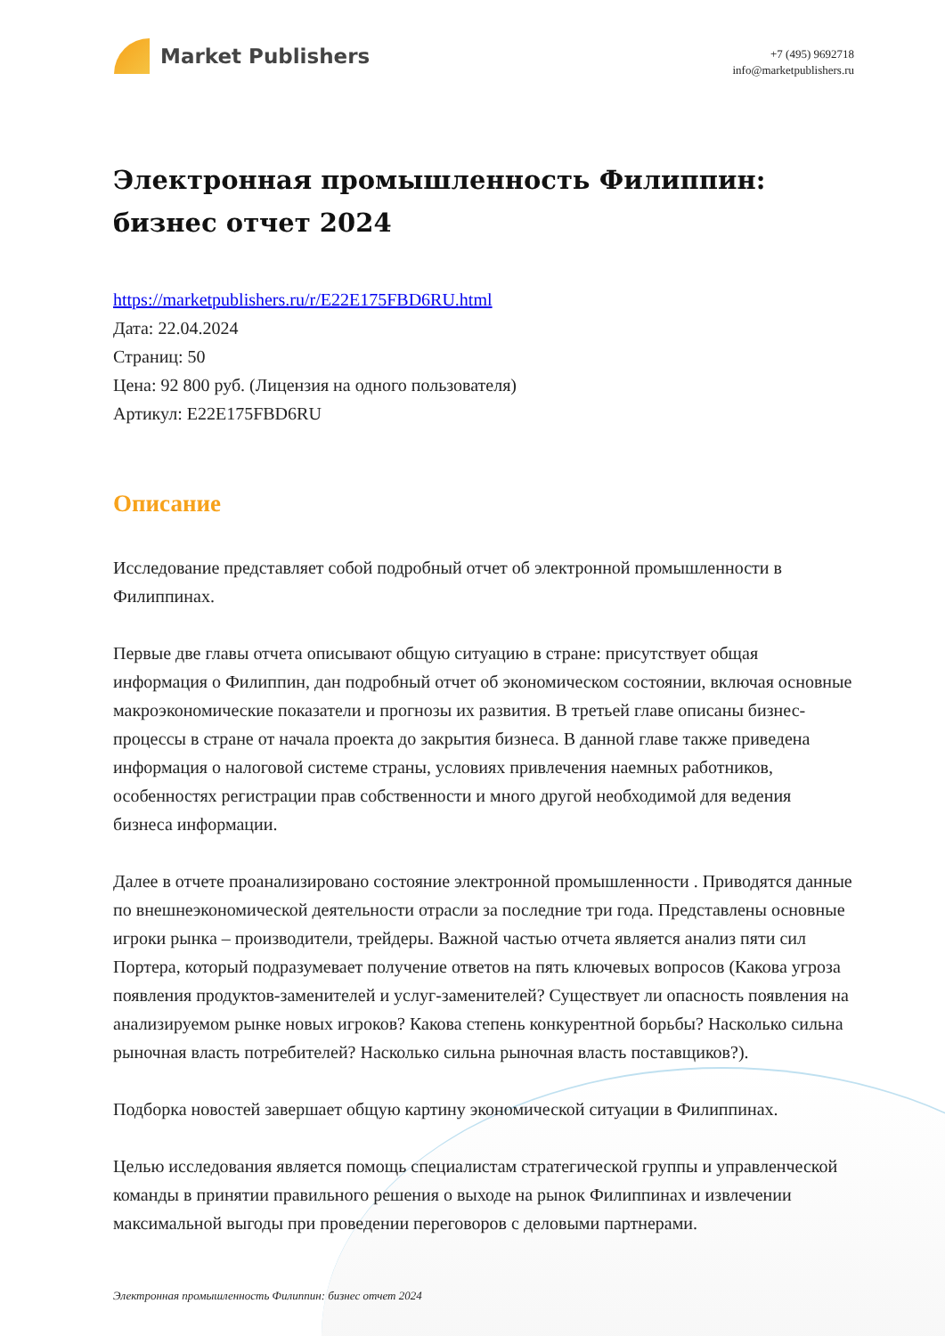Market Publishers
+7 (495) 9692718
info@marketpublishers.ru
Электронная промышленность Филиппин: бизнес отчет 2024
https://marketpublishers.ru/r/E22E175FBD6RU.html
Дата: 22.04.2024
Страниц: 50
Цена: 92 800 руб. (Лицензия на одного пользователя)
Артикул: E22E175FBD6RU
Описание
Исследование представляет собой подробный отчет об электронной промышленности в Филиппинах.
Первые две главы отчета описывают общую ситуацию в стране: присутствует общая информация о Филиппин, дан подробный отчет об экономическом состоянии, включая основные макроэкономические показатели и прогнозы их развития. В третьей главе описаны бизнес-процессы в стране от начала проекта до закрытия бизнеса. В данной главе также приведена информация о налоговой системе страны, условиях привлечения наемных работников, особенностях регистрации прав собственности и много другой необходимой для ведения бизнеса информации.
Далее в отчете проанализировано состояние электронной промышленности . Приводятся данные по внешнеэкономической деятельности отрасли за последние три года. Представлены основные игроки рынка – производители, трейдеры. Важной частью отчета является анализ пяти сил Портера, который подразумевает получение ответов на пять ключевых вопросов (Какова угроза появления продуктов-заменителей и услуг-заменителей? Существует ли опасность появления на анализируемом рынке новых игроков? Какова степень конкурентной борьбы? Насколько сильна рыночная власть потребителей? Насколько сильна рыночная власть поставщиков?).
Подборка новостей завершает общую картину экономической ситуации в Филиппинах.
Целью исследования является помощь специалистам стратегической группы и управленческой команды в принятии правильного решения о выходе на рынок Филиппинах и извлечении максимальной выгоды при проведении переговоров с деловыми партнерами.
Электронная промышленность Филиппин: бизнес отчет 2024